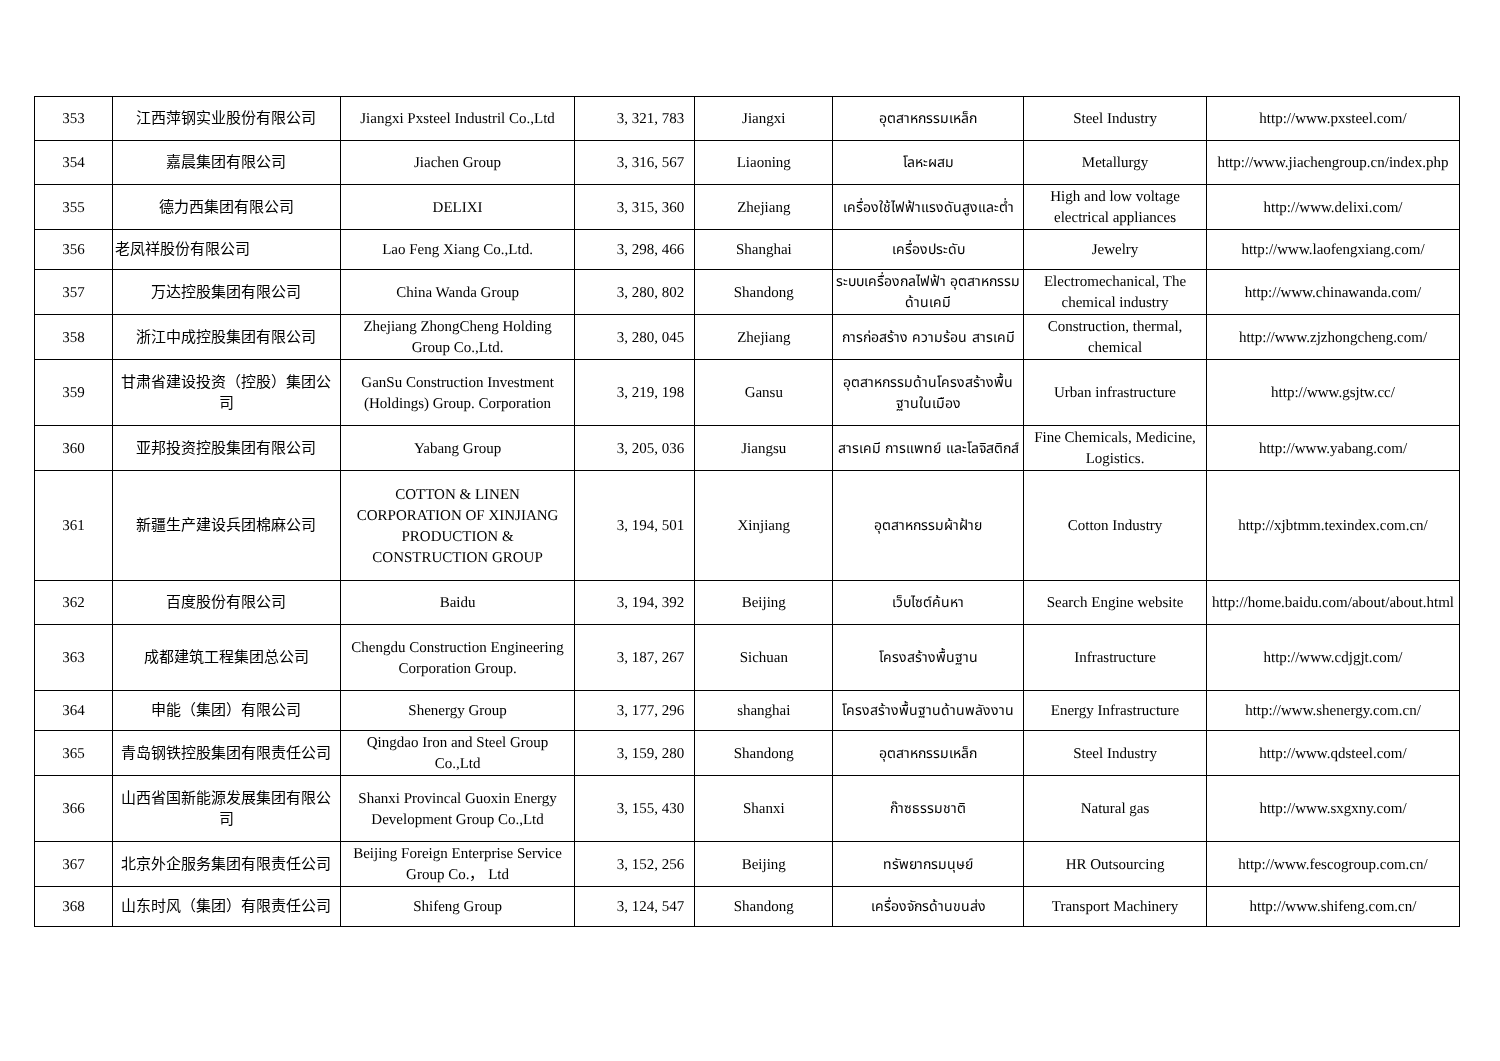| 353 | 江西萍钢实业股份有限公司 | Jiangxi Pxsteel Industril Co.,Ltd | 3, 321, 783 | Jiangxi | อุตสาหกรรมเหล็ก | Steel Industry | http://www.pxsteel.com/ |
| 354 | 嘉晨集团有限公司 | Jiachen Group | 3, 316, 567 | Liaoning | โลหะผสม | Metallurgy | http://www.jiachengroup.cn/index.php |
| 355 | 德力西集团有限公司 | DELIXI | 3, 315, 360 | Zhejiang | เครื่องใช้ไฟฟ้าแรงดันสูงและต่ำ | High and low voltage electrical appliances | http://www.delixi.com/ |
| 356 | 老凤祥股份有限公司 | Lao Feng Xiang Co.,Ltd. | 3, 298, 466 | Shanghai | เครื่องประดับ | Jewelry | http://www.laofengxiang.com/ |
| 357 | 万达控股集团有限公司 | China Wanda Group | 3, 280, 802 | Shandong | ระบบเครื่องกลไฟฟ้า อุตสาหกรรมด้านเคมี | Electromechanical, The chemical industry | http://www.chinawanda.com/ |
| 358 | 浙江中成控股集团有限公司 | Zhejiang ZhongCheng Holding Group Co.,Ltd. | 3, 280, 045 | Zhejiang | การก่อสร้าง ความร้อน สารเคมี | Construction, thermal, chemical | http://www.zjzhongcheng.com/ |
| 359 | 甘肃省建设投资（控股）集团公司 | GanSu Construction Investment (Holdings) Group. Corporation | 3, 219, 198 | Gansu | อุตสาหกรรมด้านโครงสร้างพื้นฐานในเมือง | Urban infrastructure | http://www.gsjtw.cc/ |
| 360 | 亚邦投资控股集团有限公司 | Yabang Group | 3, 205, 036 | Jiangsu | สารเคมี การแพทย์ และโลจิสติกส์ | Fine Chemicals, Medicine, Logistics. | http://www.yabang.com/ |
| 361 | 新疆生产建设兵团棉麻公司 | COTTON & LINEN CORPORATION OF XINJIANG PRODUCTION & CONSTRUCTION GROUP | 3, 194, 501 | Xinjiang | อุตสาหกรรมผ้าฝ้าย | Cotton Industry | http://xjbtmm.texindex.com.cn/ |
| 362 | 百度股份有限公司 | Baidu | 3, 194, 392 | Beijing | เว็บไซต์ค้นหา | Search Engine website | http://home.baidu.com/about/about.html |
| 363 | 成都建筑工程集团总公司 | Chengdu Construction Engineering Corporation Group. | 3, 187, 267 | Sichuan | โครงสร้างพื้นฐาน | Infrastructure | http://www.cdjgjt.com/ |
| 364 | 申能（集团）有限公司 | Shenergy Group | 3, 177, 296 | shanghai | โครงสร้างพื้นฐานด้านพลังงาน | Energy Infrastructure | http://www.shenergy.com.cn/ |
| 365 | 青岛钢铁控股集团有限责任公司 | Qingdao Iron and Steel Group Co.,Ltd | 3, 159, 280 | Shandong | อุตสาหกรรมเหล็ก | Steel Industry | http://www.qdsteel.com/ |
| 366 | 山西省国新能源发展集团有限公司 | Shanxi Provincal Guoxin Energy Development Group Co.,Ltd | 3, 155, 430 | Shanxi | ก๊าซธรรมชาติ | Natural gas | http://www.sxgxny.com/ |
| 367 | 北京外企服务集团有限责任公司 | Beijing Foreign Enterprise Service Group Co.， Ltd | 3, 152, 256 | Beijing | ทรัพยากรมนุษย์ | HR Outsourcing | http://www.fescogroup.com.cn/ |
| 368 | 山东时风（集团）有限责任公司 | Shifeng Group | 3, 124, 547 | Shandong | เครื่องจักรด้านขนส่ง | Transport Machinery | http://www.shifeng.com.cn/ |